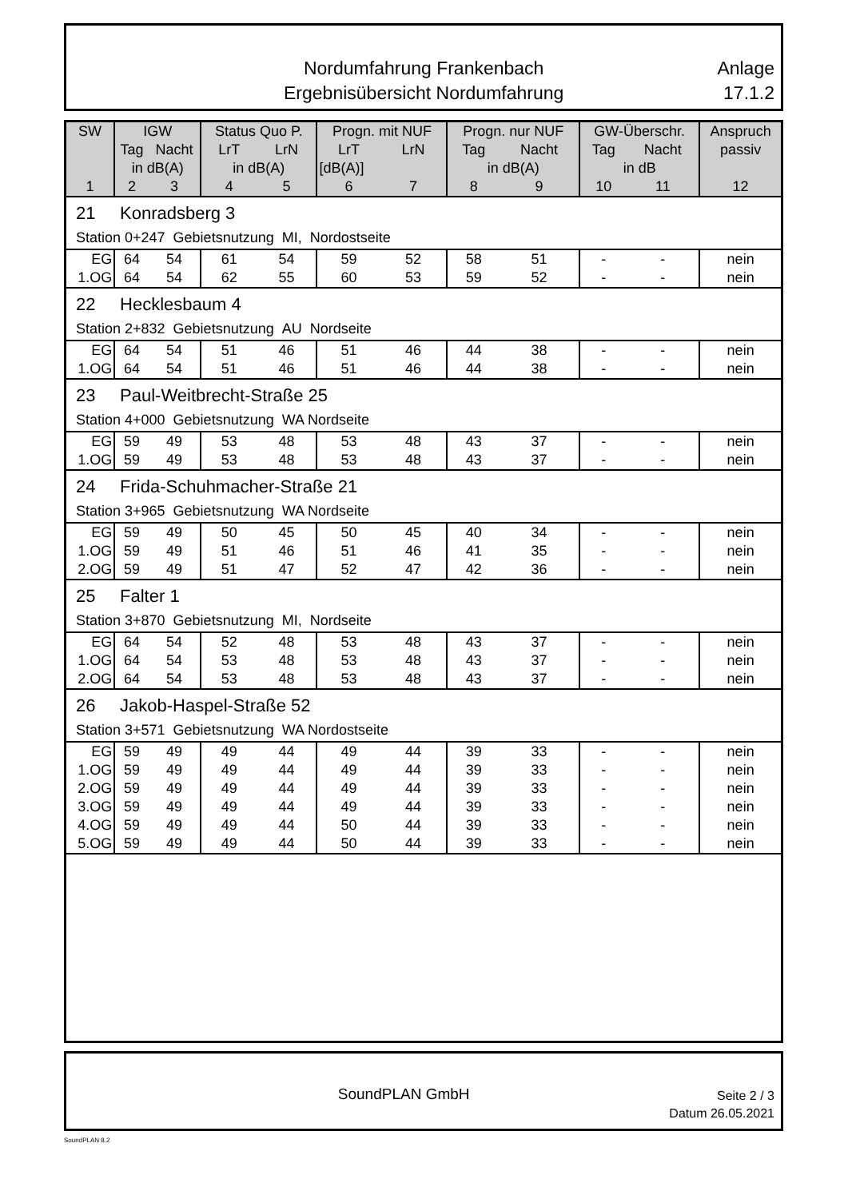Nordumfahrung Frankenbach
Ergebnisübersicht Nordumfahrung
Anlage
17.1.2
| SW | IGW | | Status Quo P. | | Progn. mit NUF | | Progn. nur NUF | | GW-Überschr. | | Anspruch |
| --- | --- | --- | --- | --- | --- | --- | --- | --- | --- | --- | --- |
| | Tag | Nacht | LrT | LrN | LrT | LrN | Tag | Nacht | Tag | Nacht | passiv |
| | in dB(A) | | in dB(A) | | [dB(A)] | | in dB(A) | | in dB | | |
| 1 | 2 | 3 | 4 | 5 | 6 | 7 | 8 | 9 | 10 | 11 | 12 |
| 21 Konradsberg 3 | | | | | | | | | | | |
| Station 0+247 Gebietsnutzung MI, Nordostseite | | | | | | | | | | | |
| EG | 64 | 54 | 61 | 54 | 59 | 52 | 58 | 51 | - | - | nein |
| 1.OG | 64 | 54 | 62 | 55 | 60 | 53 | 59 | 52 | - | - | nein |
| 22 Hecklesbaum 4 | | | | | | | | | | | |
| Station 2+832 Gebietsnutzung AU Nordseite | | | | | | | | | | | |
| EG | 64 | 54 | 51 | 46 | 51 | 46 | 44 | 38 | - | - | nein |
| 1.OG | 64 | 54 | 51 | 46 | 51 | 46 | 44 | 38 | - | - | nein |
| 23 Paul-Weitbrecht-Straße 25 | | | | | | | | | | | |
| Station 4+000 Gebietsnutzung WA Nordseite | | | | | | | | | | | |
| EG | 59 | 49 | 53 | 48 | 53 | 48 | 43 | 37 | - | - | nein |
| 1.OG | 59 | 49 | 53 | 48 | 53 | 48 | 43 | 37 | - | - | nein |
| 24 Frida-Schuhmacher-Straße 21 | | | | | | | | | | | |
| Station 3+965 Gebietsnutzung WA Nordseite | | | | | | | | | | | |
| EG | 59 | 49 | 50 | 45 | 50 | 45 | 40 | 34 | - | - | nein |
| 1.OG | 59 | 49 | 51 | 46 | 51 | 46 | 41 | 35 | - | - | nein |
| 2.OG | 59 | 49 | 51 | 47 | 52 | 47 | 42 | 36 | - | - | nein |
| 25 Falter 1 | | | | | | | | | | | |
| Station 3+870 Gebietsnutzung MI, Nordseite | | | | | | | | | | | |
| EG | 64 | 54 | 52 | 48 | 53 | 48 | 43 | 37 | - | - | nein |
| 1.OG | 64 | 54 | 53 | 48 | 53 | 48 | 43 | 37 | - | - | nein |
| 2.OG | 64 | 54 | 53 | 48 | 53 | 48 | 43 | 37 | - | - | nein |
| 26 Jakob-Haspel-Straße 52 | | | | | | | | | | | |
| Station 3+571 Gebietsnutzung WA Nordostseite | | | | | | | | | | | |
| EG | 59 | 49 | 49 | 44 | 49 | 44 | 39 | 33 | - | - | nein |
| 1.OG | 59 | 49 | 49 | 44 | 49 | 44 | 39 | 33 | - | - | nein |
| 2.OG | 59 | 49 | 49 | 44 | 49 | 44 | 39 | 33 | - | - | nein |
| 3.OG | 59 | 49 | 49 | 44 | 49 | 44 | 39 | 33 | - | - | nein |
| 4.OG | 59 | 49 | 49 | 44 | 50 | 44 | 39 | 33 | - | - | nein |
| 5.OG | 59 | 49 | 49 | 44 | 50 | 44 | 39 | 33 | - | - | nein |
SoundPLAN GmbH
Seite 2 / 3
Datum 26.05.2021
SoundPLAN 8.2